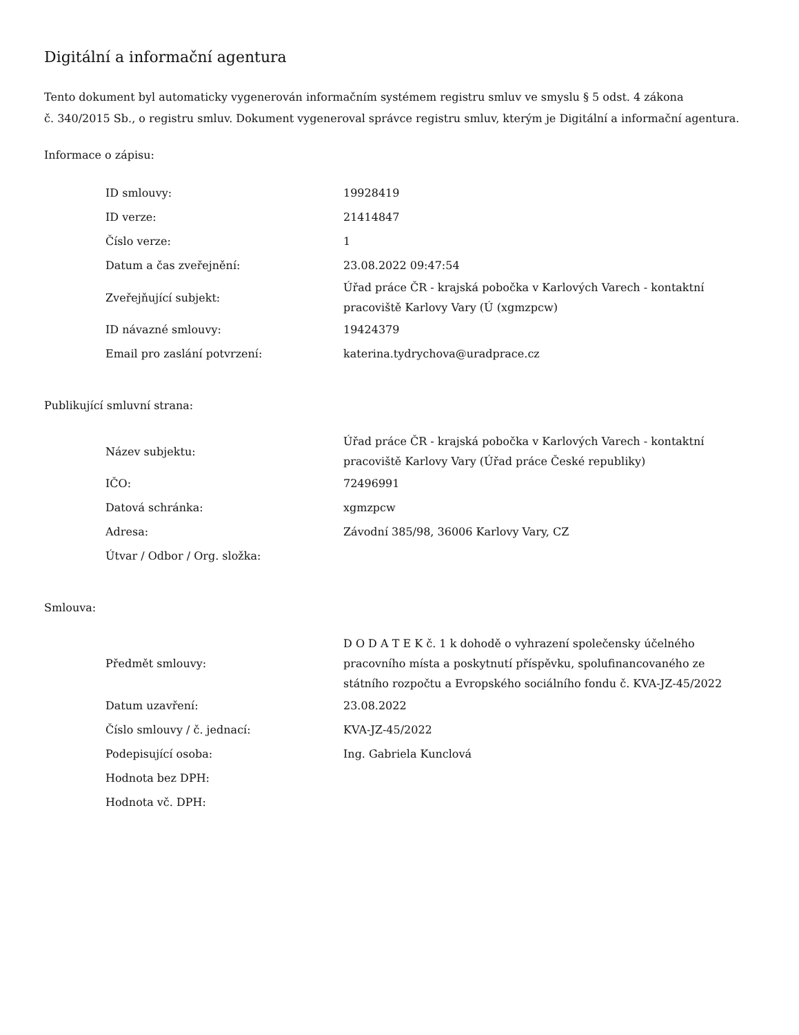Digitální a informační agentura
Tento dokument byl automaticky vygenerován informačním systémem registru smluv ve smyslu § 5 odst. 4 zákona
č. 340/2015 Sb., o registru smluv. Dokument vygeneroval správce registru smluv, kterým je Digitální a informační agentura.
Informace o zápisu:
| ID smlouvy: | 19928419 |
| ID verze: | 21414847 |
| Číslo verze: | 1 |
| Datum a čas zveřejnění: | 23.08.2022 09:47:54 |
| Zveřejňující subjekt: | Úřad práce ČR - krajská pobočka v Karlových Varech - kontaktní pracoviště Karlovy Vary (Ú (xgmzpcw) |
| ID návazné smlouvy: | 19424379 |
| Email pro zaslání potvrzení: | katerina.tydrychova@uradprace.cz |
Publikující smluvní strana:
| Název subjektu: | Úřad práce ČR - krajská pobočka v Karlových Varech - kontaktní pracoviště Karlovy Vary (Úřad práce České republiky) |
| IČO: | 72496991 |
| Datová schránka: | xgmzpcw |
| Adresa: | Závodní 385/98, 36006 Karlovy Vary, CZ |
| Útvar / Odbor / Org. složka: | |
Smlouva:
| Předmět smlouvy: | D O D A T E K č. 1 k dohodě o vyhrazení společensky účelného pracovního místa a poskytnutí příspěvku, spolufinancovaného ze státního rozpočtu a Evropského sociálního fondu č. KVA-JZ-45/2022 |
| Datum uzavření: | 23.08.2022 |
| Číslo smlouvy / č. jednací: | KVA-JZ-45/2022 |
| Podepisující osoba: | Ing. Gabriela Kunclová |
| Hodnota bez DPH: | |
| Hodnota vč. DPH: | |